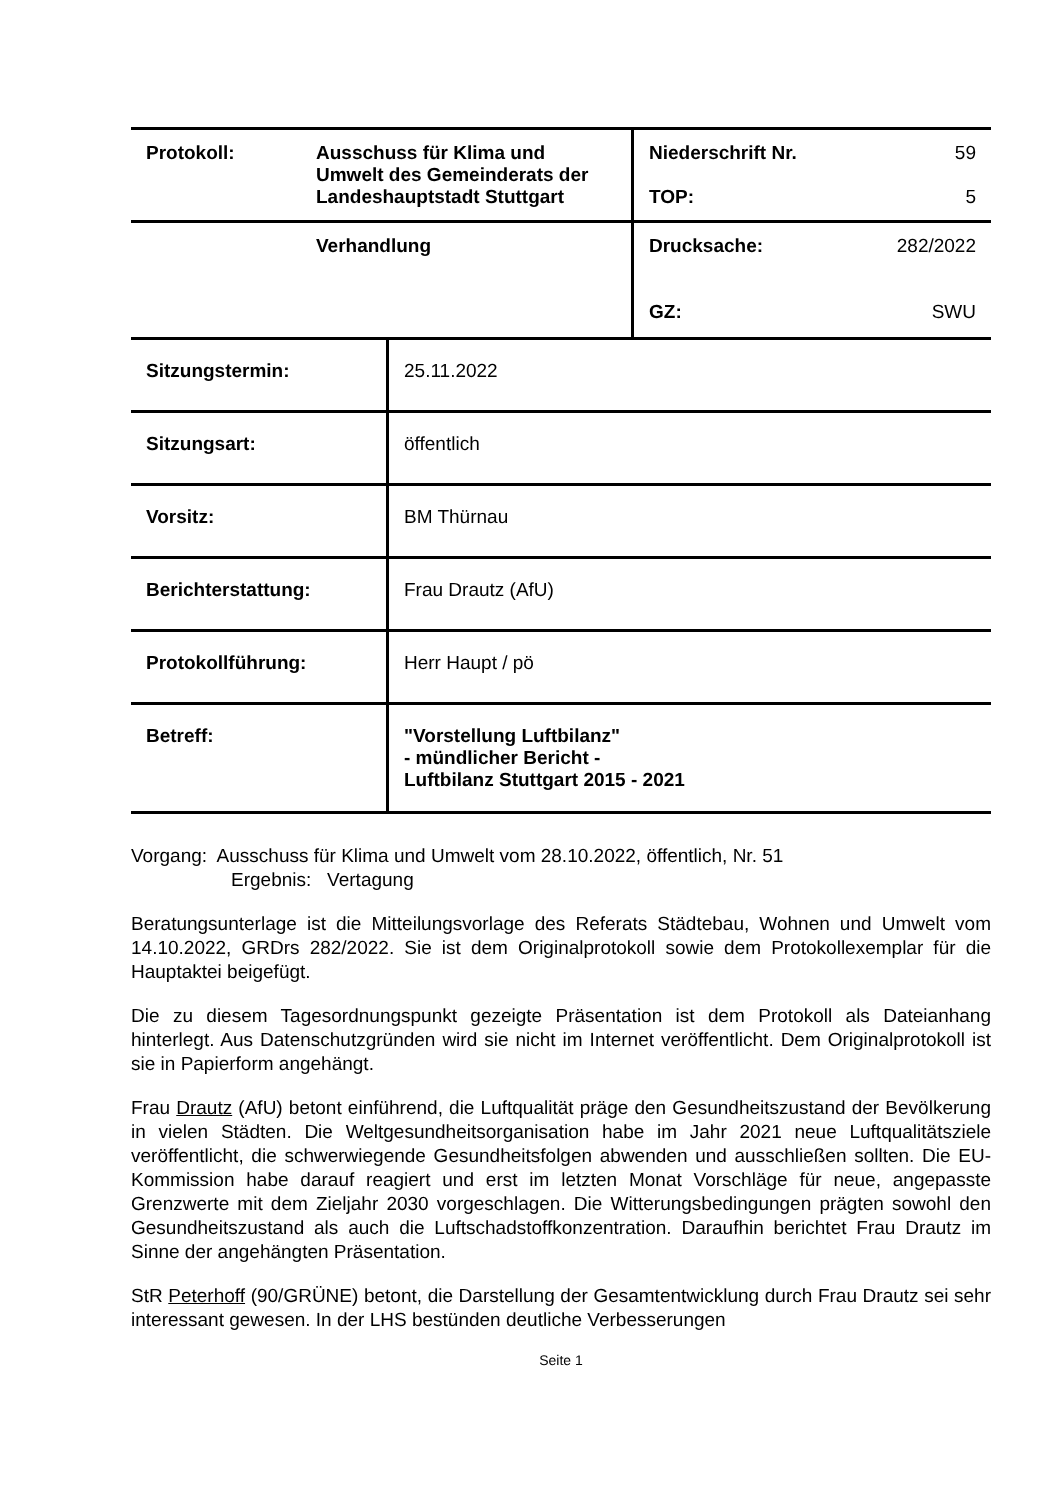| Protokoll: | Ausschuss für Klima und Umwelt des Gemeinderats der Landeshauptstadt Stuttgart | Niederschrift Nr. 59 TOP: 5 |
| | Verhandlung | Drucksache: 282/2022 GZ: SWU |
| Sitzungstermin: | 25.11.2022 |
| Sitzungsart: | öffentlich |
| Vorsitz: | BM Thürnau |
| Berichterstattung: | Frau Drautz (AfU) |
| Protokollführung: | Herr Haupt / pö |
| Betreff: | "Vorstellung Luftbilanz" - mündlicher Bericht - Luftbilanz Stuttgart 2015 - 2021 |
Vorgang: Ausschuss für Klima und Umwelt vom 28.10.2022, öffentlich, Nr. 51
Ergebnis: Vertagung
Beratungsunterlage ist die Mitteilungsvorlage des Referats Städtebau, Wohnen und Umwelt vom 14.10.2022, GRDrs 282/2022. Sie ist dem Originalprotokoll sowie dem Protokollexemplar für die Hauptaktei beigefügt.
Die zu diesem Tagesordnungspunkt gezeigte Präsentation ist dem Protokoll als Dateianhang hinterlegt. Aus Datenschutzgründen wird sie nicht im Internet veröffentlicht. Dem Originalprotokoll ist sie in Papierform angehängt.
Frau Drautz (AfU) betont einführend, die Luftqualität präge den Gesundheitszustand der Bevölkerung in vielen Städten. Die Weltgesundheitsorganisation habe im Jahr 2021 neue Luftqualitätsziele veröffentlicht, die schwerwiegende Gesundheitsfolgen abwenden und ausschließen sollten. Die EU-Kommission habe darauf reagiert und erst im letzten Monat Vorschläge für neue, angepasste Grenzwerte mit dem Zieljahr 2030 vorgeschlagen. Die Witterungsbedingungen prägten sowohl den Gesundheitszustand als auch die Luftschadstoffkonzentration. Daraufhin berichtet Frau Drautz im Sinne der angehängten Präsentation.
StR Peterhoff (90/GRÜNE) betont, die Darstellung der Gesamtentwicklung durch Frau Drautz sei sehr interessant gewesen. In der LHS bestünden deutliche Verbesserungen
Seite 1